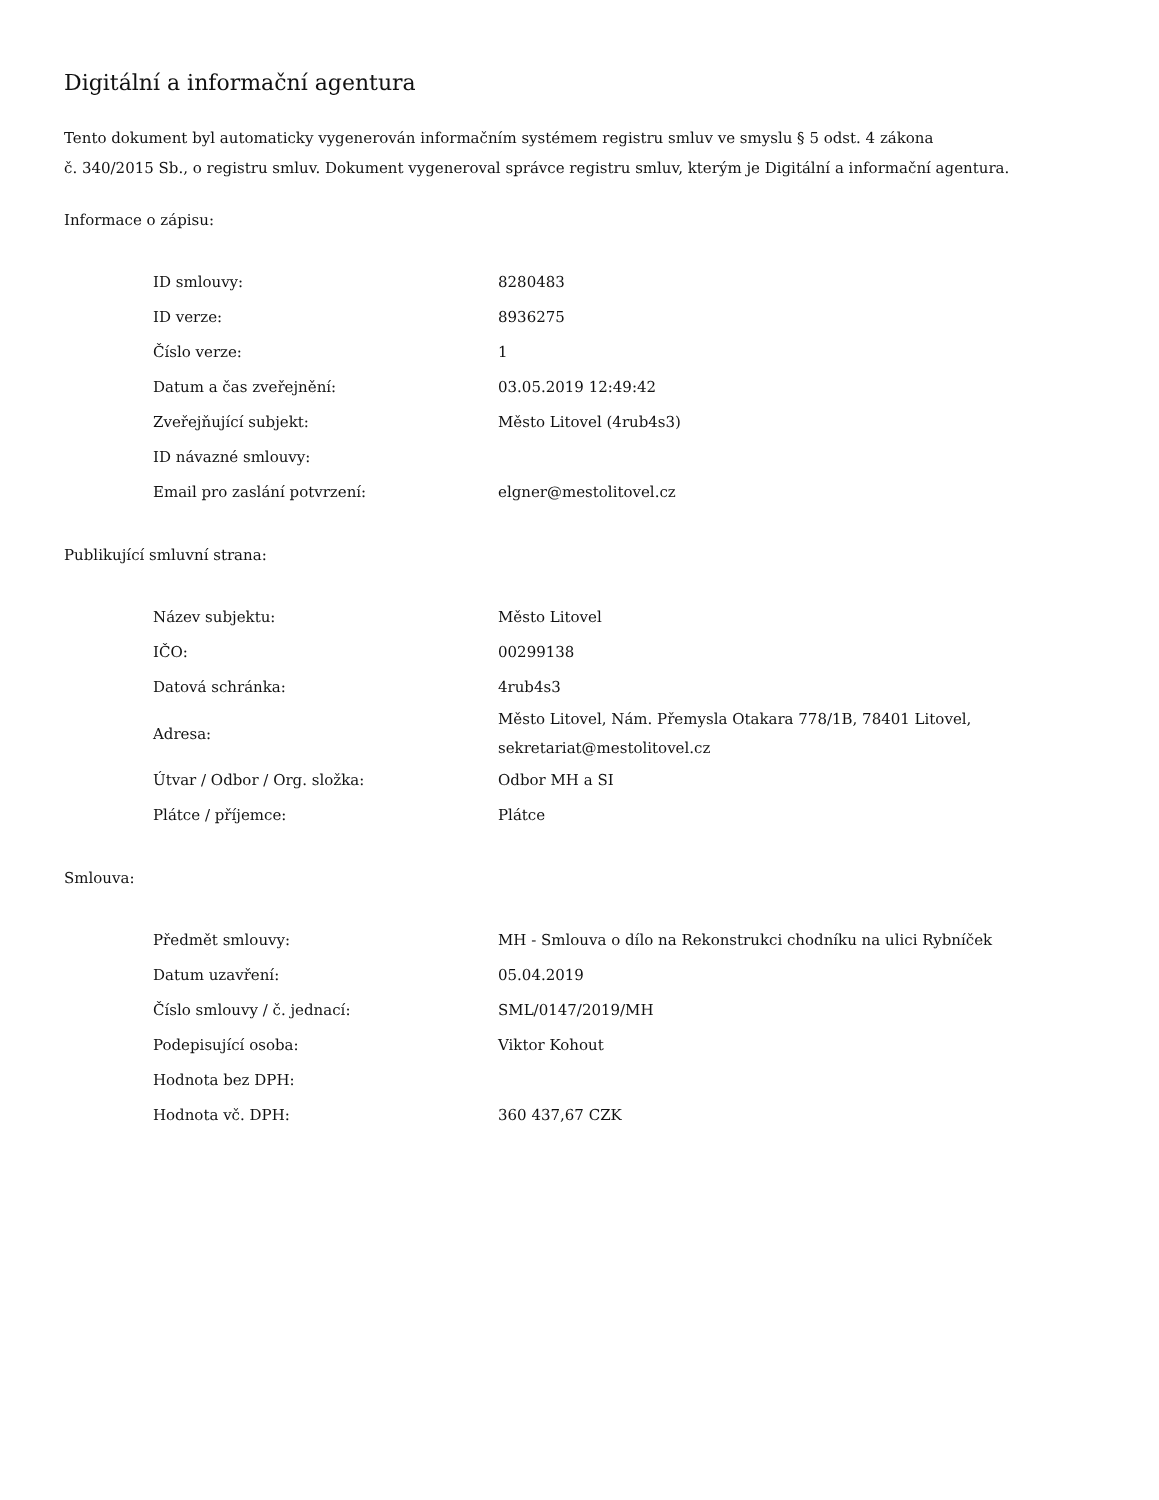Digitální a informační agentura
Tento dokument byl automaticky vygenerován informačním systémem registru smluv ve smyslu § 5 odst. 4 zákona
č. 340/2015 Sb., o registru smluv. Dokument vygeneroval správce registru smluv, kterým je Digitální a informační agentura.
Informace o zápisu:
| ID smlouvy: | 8280483 |
| ID verze: | 8936275 |
| Číslo verze: | 1 |
| Datum a čas zveřejnění: | 03.05.2019 12:49:42 |
| Zveřejňující subjekt: | Město Litovel (4rub4s3) |
| ID návazné smlouvy: | |
| Email pro zaslání potvrzení: | elgner@mestolitovel.cz |
Publikující smluvní strana:
| Název subjektu: | Město Litovel |
| IČO: | 00299138 |
| Datová schránka: | 4rub4s3 |
| Adresa: | Město Litovel, Nám. Přemysla Otakara 778/1B, 78401 Litovel, sekretariat@mestolitovel.cz |
| Útvar / Odbor / Org. složka: | Odbor MH a SI |
| Plátce / příjemce: | Plátce |
Smlouva:
| Předmět smlouvy: | MH - Smlouva o dílo na Rekonstrukci chodníku na ulici Rybníček |
| Datum uzavření: | 05.04.2019 |
| Číslo smlouvy / č. jednací: | SML/0147/2019/MH |
| Podepisující osoba: | Viktor Kohout |
| Hodnota bez DPH: | |
| Hodnota vč. DPH: | 360 437,67 CZK |